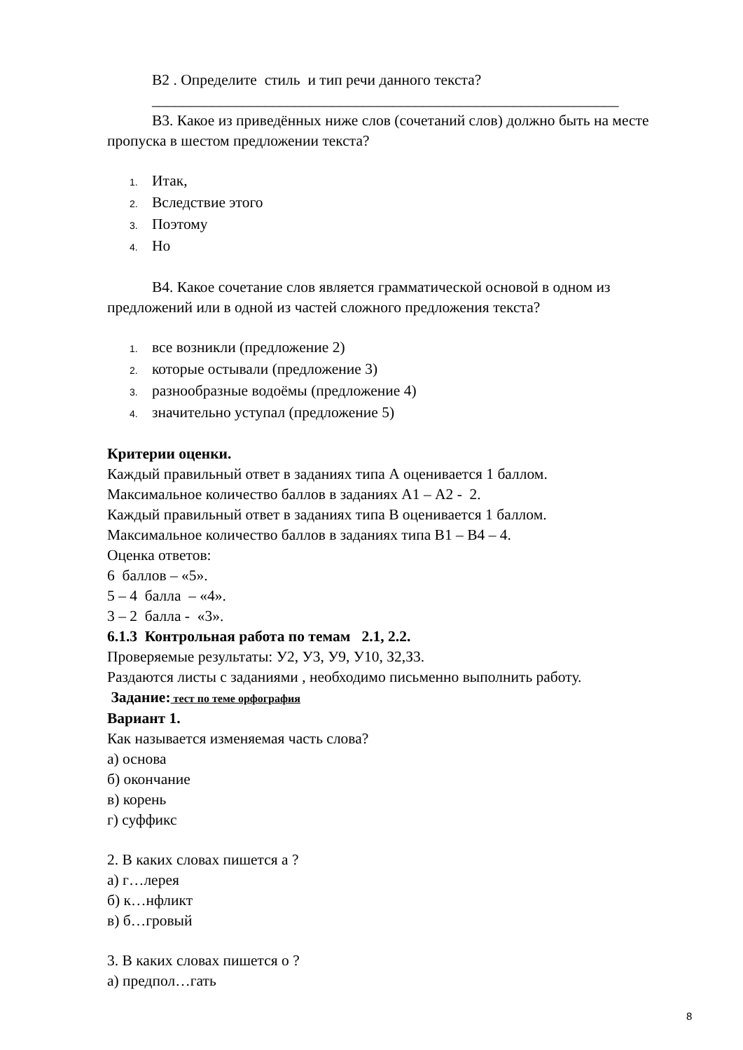В2 . Определите стиль и тип речи данного текста?
______________________________________________________________
В3. Какое из приведённых ниже слов (сочетаний слов) должно быть на месте пропуска в шестом предложении текста?
1. Итак,
2. Вследствие этого
3. Поэтому
4. Но
В4. Какое сочетание слов является грамматической основой в одном из предложений или в одной из частей сложного предложения текста?
1. все возникли (предложение 2)
2. которые остывали (предложение 3)
3. разнообразные водоёмы (предложение 4)
4. значительно уступал (предложение 5)
Критерии оценки.
Каждый правильный ответ в заданиях типа А оценивается 1 баллом.
Максимальное количество баллов в заданиях А1 – А2 - 2.
Каждый правильный ответ в заданиях типа В оценивается 1 баллом.
Максимальное количество баллов в заданиях типа В1 – В4 – 4.
Оценка ответов:
6 баллов – «5».
5 – 4 балла – «4».
3 – 2 балла - «3».
6.1.3 Контрольная работа по темам 2.1, 2.2.
Проверяемые результаты: У2, У3, У9, У10, З2,З3.
Раздаются листы с заданиями , необходимо письменно выполнить работу.
Задание: тест по теме орфография
Вариант 1.
Как называется изменяемая часть слова?
а) основа
б) окончание
в) корень
г) суффикс
2. В каких словах пишется а ?
а) г…лерея
б) к…нфликт
в) б…гровый
3. В каких словах пишется о ?
а) предпол…гать
8